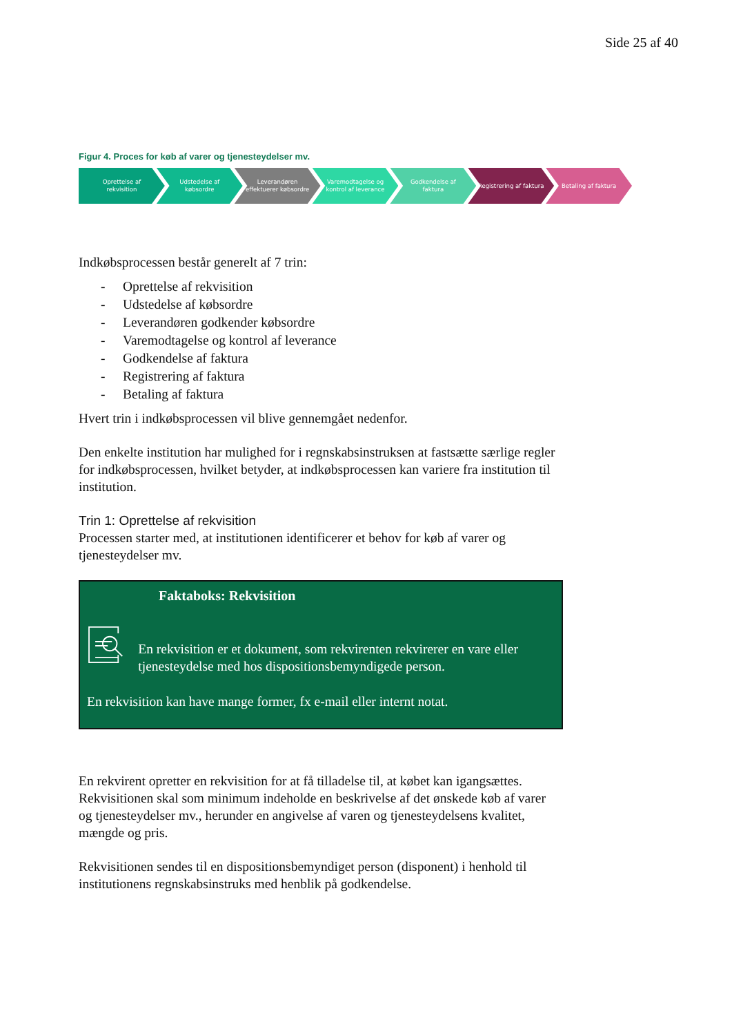Side 25 af 40
Figur 4. Proces for køb af varer og tjenesteydelser mv.
Oprettelse af rekvisition Udstedelse af købsordre Leverandøren effektuerer købsordre
Varemodtagelse og kontrol af leverance
Godkendelse af faktura Registrering af faktura Betaling af faktura
Indkøbsprocessen består generelt af 7 trin:
- Oprettelse af rekvisition
- Udstedelse af købsordre
- Leverandøren godkender købsordre
- Varemodtagelse og kontrol af leverance
- Godkendelse af faktura
- Registrering af faktura
- Betaling af faktura
Hvert trin i indkøbsprocessen vil blive gennemgået nedenfor.
Den enkelte institution har mulighed for i regnskabsinstruksen at fastsætte særlige regler for indkøbsprocessen, hvilket betyder, at indkøbsprocessen kan variere fra institution til institution.
Trin 1: Oprettelse af rekvisition
Processen starter med, at institutionen identificerer et behov for køb af varer og tjenesteydelser mv.
Faktaboks: Rekvisition
En rekvisition er et dokument, som rekvirenten rekvirerer en vare eller tjenesteydelse med hos dispositionsbemyndigede person.
En rekvisition kan have mange former, fx e-mail eller internt notat.
En rekvirent opretter en rekvisition for at få tilladelse til, at købet kan igangsættes. Rekvisitionen skal som minimum indeholde en beskrivelse af det ønskede køb af varer og tjenesteydelser mv., herunder en angivelse af varen og tjenesteydelsens kvalitet, mængde og pris.
Rekvisitionen sendes til en dispositionsbemyndiget person (disponent) i henhold til institutionens regnskabsinstruks med henblik på godkendelse.